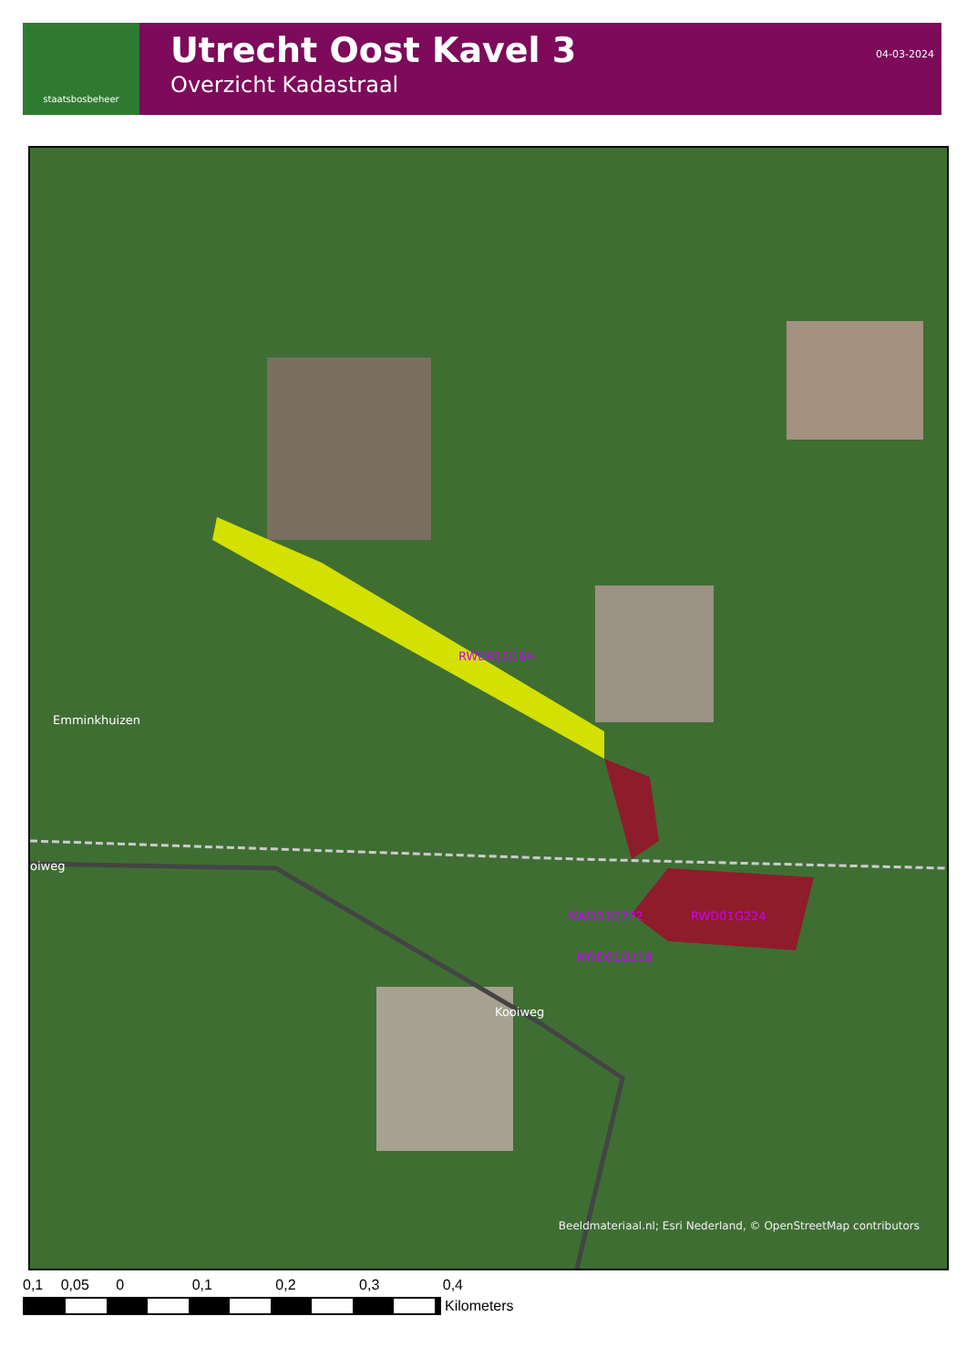staatsbosbeheer
Utrecht Oost Kavel 3
Overzicht Kadastraal
04-03-2024
Emminkhuizen
oiweg
Kooiweg
RWD01G164
RWD01G222 RWD01G224
RWD01G218
Beeldmateriaal.nl; Esri Nederland, © OpenStreetMap contributors
0,1 0,05 0 0,1 0,2 0,3 0,4
Kilometers